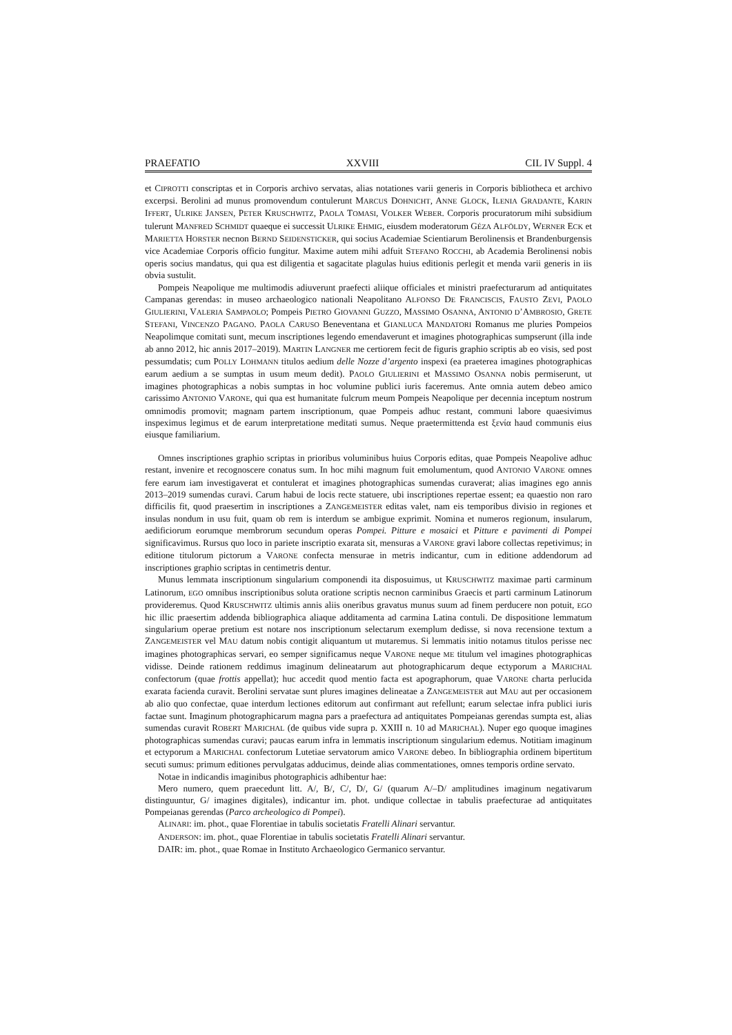PRAEFATIO XXVIII CIL IV Suppl. 4
et CIPROTTI conscriptas et in Corporis archivo servatas, alias notationes varii generis in Corporis bibliotheca et archivo excerpsi. Berolini ad munus promovendum contulerunt MARCUS DOHNICHT, ANNE GLOCK, ILENIA GRADANTE, KARIN IFFERT, ULRIKE JANSEN, PETER KRUSCHWITZ, PAOLA TOMASI, VOLKER WEBER. Corporis procuratorum mihi subsidium tulerunt MANFRED SCHMIDT quaeque ei successit ULRIKE EHMIG, eiusdem moderatorum GÉZA ALFÖLDY, WERNER ECK et MARIETTA HORSTER necnon BERND SEIDENSTICKER, qui socius Academiae Scientiarum Berolinensis et Brandenburgensis vice Academiae Corporis officio fungitur. Maxime autem mihi adfuit STEFANO ROCCHI, ab Academia Berolinensi nobis operis socius mandatus, qui qua est diligentia et sagacitate plagulas huius editionis perlegit et menda varii generis in iis obvia sustulit.
Pompeis Neapolique me multimodis adiuverunt praefecti aliique officiales et ministri praefecturarum ad antiquitates Campanas gerendas: in museo archaeologico nationali Neapolitano ALFONSO DE FRANCISCIS, FAUSTO ZEVI, PAOLO GIULIERINI, VALERIA SAMPAOLO; Pompeis PIETRO GIOVANNI GUZZO, MASSIMO OSANNA, ANTONIO D’AMBROSIO, GRETE STEFANI, VINCENZO PAGANO. PAOLA CARUSO Beneventana et GIANLUCA MANDATORI Romanus me pluries Pompeios Neapolimque comitati sunt, mecum inscriptiones legendo emendaverunt et imagines photographicas sumpserunt (illa inde ab anno 2012, hic annis 2017–2019). MARTIN LANGNER me certiorem fecit de figuris graphio scriptis ab eo visis, sed post pessumdatis; cum POLLY LOHMANN titulos aedium delle Nozze d’argento inspexi (ea praeterea imagines photographicas earum aedium a se sumptas in usum meum dedit). PAOLO GIULIERINI et MASSIMO OSANNA nobis permiserunt, ut imagines photographicas a nobis sumptas in hoc volumine publici iuris faceremus. Ante omnia autem debeo amico carissimo ANTONIO VARONE, qui qua est humanitate fulcrum meum Pompeis Neapolique per decennia inceptum nostrum omnimodis promovit; magnam partem inscriptionum, quae Pompeis adhuc restant, communi labore quaesivimus inspeximus legimus et de earum interpretatione meditati sumus. Neque praetermittenda est ξενία haud communis eius eiusque familiarium.
Omnes inscriptiones graphio scriptas in prioribus voluminibus huius Corporis editas, quae Pompeis Neapolive adhuc restant, invenire et recognoscere conatus sum. In hoc mihi magnum fuit emolumentum, quod ANTONIO VARONE omnes fere earum iam investigaverat et contulerat et imagines photographicas sumendas curaverat; alias imagines ego annis 2013–2019 sumendas curavi. Carum habui de locis recte statuere, ubi inscriptiones repertae essent; ea quaestio non raro difficilis fit, quod praesertim in inscriptiones a ZANGEMEISTER editas valet, nam eis temporibus divisio in regiones et insulas nondum in usu fuit, quam ob rem is interdum se ambigue exprimit. Nomina et numeros regionum, insularum, aedificiorum eorumque membrorum secundum operas Pompei. Pitture e mosaici et Pitture e pavimenti di Pompei significavimus. Rursus quo loco in pariete inscriptio exarata sit, mensuras a VARONE gravi labore collectas repetivimus; in editione titulorum pictorum a VARONE confecta mensurae in metris indicantur, cum in editione addendorum ad inscriptiones graphio scriptas in centimetris dentur.
Munus lemmata inscriptionum singularium componendi ita disposuimus, ut KRUSCHWITZ maximae parti carminum Latinorum, EGO omnibus inscriptionibus soluta oratione scriptis necnon carminibus Graecis et parti carminum Latinorum provideremus. Quod KRUSCHWITZ ultimis annis aliis oneribus gravatus munus suum ad finem perducere non potuit, EGO hic illic praesertim addenda bibliographica aliaque additamenta ad carmina Latina contuli. De dispositione lemmatum singularium operae pretium est notare nos inscriptionum selectarum exemplum dedisse, si nova recensione textum a ZANGEMEISTER vel MAU datum nobis contigit aliquantum ut mutaremus. Si lemmatis initio notamus titulos perisse nec imagines photographicas servari, eo semper significamus neque VARONE neque ME titulum vel imagines photographicas vidisse. Deinde rationem reddimus imaginum delineatarum aut photographicarum deque ectyporum a MARICHAL confectorum (quae frottis appellat); huc accedit quod mentio facta est apographorum, quae VARONE charta perlucida exarata facienda curavit. Berolini servatae sunt plures imagines delineatae a ZANGEMEISTER aut MAU aut per occasionem ab alio quo confectae, quae interdum lectiones editorum aut confirmant aut refellunt; earum selectae infra publici iuris factae sunt. Imaginum photographicarum magna pars a praefectura ad antiquitates Pompeianas gerendas sumpta est, alias sumendas curavit ROBERT MARICHAL (de quibus vide supra p. XXIII n. 10 ad MARICHAL). Nuper ego quoque imagines photographicas sumendas curavi; paucas earum infra in lemmatis inscriptionum singularium edemus. Notitiam imaginum et ectyporum a MARICHAL confectorum Lutetiae servatorum amico VARONE debeo. In bibliographia ordinem bipertitum secuti sumus: primum editiones pervulgatas adducimus, deinde alias commentationes, omnes temporis ordine servato.
Notae in indicandis imaginibus photographicis adhibentur hae:
Mero numero, quem praecedunt litt. A/, B/, C/, D/, G/ (quarum A/–D/ amplitudines imaginum negativarum distinguuntur, G/ imagines digitales), indicantur im. phot. undique collectae in tabulis praefecturae ad antiquitates Pompeianas gerendas (Parco archeologico di Pompei).
ALINARI: im. phot., quae Florentiae in tabulis societatis Fratelli Alinari servantur.
ANDERSON: im. phot., quae Florentiae in tabulis societatis Fratelli Alinari servantur.
DAIR: im. phot., quae Romae in Instituto Archaeologico Germanico servantur.